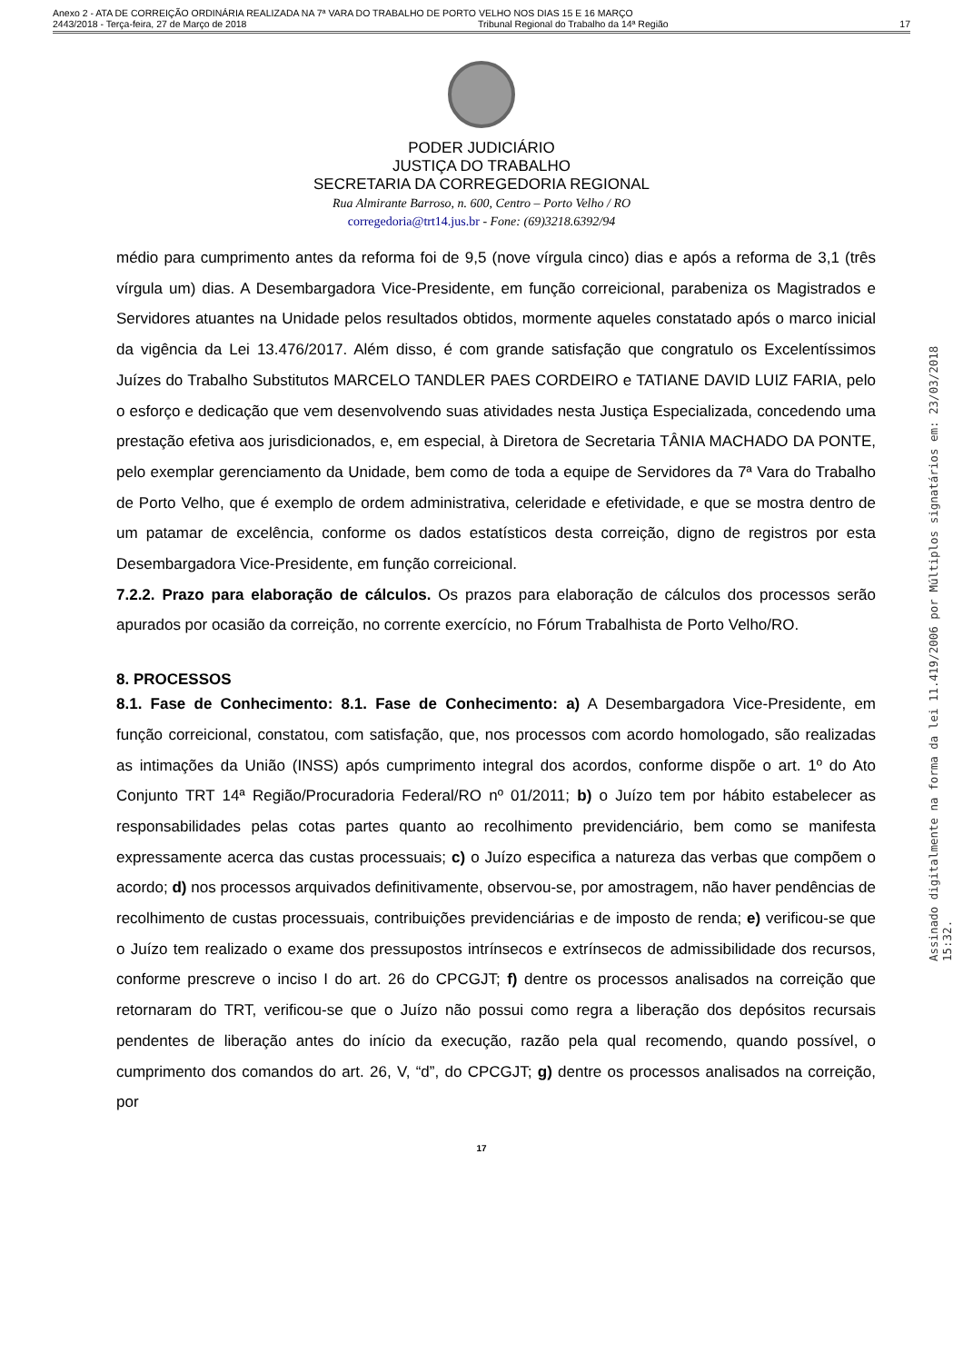Anexo 2 - ATA DE CORREIÇÃO ORDINÁRIA REALIZADA NA 7ª VARA DO TRABALHO DE PORTO VELHO NOS DIAS 15 E 16 MARÇO
2443/2018 - Terça-feira, 27 de Março de 2018 Tribunal Regional do Trabalho da 14ª Região 17
PODER JUDICIÁRIO
JUSTIÇA DO TRABALHO
SECRETARIA DA CORREGEDORIA REGIONAL
Rua Almirante Barroso, n. 600, Centro – Porto Velho / RO
corregedoria@trt14.jus.br - Fone: (69)3218.6392/94
médio para cumprimento antes da reforma foi de 9,5 (nove vírgula cinco) dias e após a reforma de 3,1 (três vírgula um) dias. A Desembargadora Vice-Presidente, em função correicional, parabeniza os Magistrados e Servidores atuantes na Unidade pelos resultados obtidos, mormente aqueles constatado após o marco inicial da vigência da Lei 13.476/2017. Além disso, é com grande satisfação que congratulo os Excelentíssimos Juízes do Trabalho Substitutos MARCELO TANDLER PAES CORDEIRO e TATIANE DAVID LUIZ FARIA, pelo o esforço e dedicação que vem desenvolvendo suas atividades nesta Justiça Especializada, concedendo uma prestação efetiva aos jurisdicionados, e, em especial, à Diretora de Secretaria TÂNIA MACHADO DA PONTE, pelo exemplar gerenciamento da Unidade, bem como de toda a equipe de Servidores da 7ª Vara do Trabalho de Porto Velho, que é exemplo de ordem administrativa, celeridade e efetividade, e que se mostra dentro de um patamar de excelência, conforme os dados estatísticos desta correição, digno de registros por esta Desembargadora Vice-Presidente, em função correicional.
7.2.2. Prazo para elaboração de cálculos. Os prazos para elaboração de cálculos dos processos serão apurados por ocasião da correição, no corrente exercício, no Fórum Trabalhista de Porto Velho/RO.
8. PROCESSOS
8.1. Fase de Conhecimento: 8.1. Fase de Conhecimento: a) A Desembargadora Vice-Presidente, em função correicional, constatou, com satisfação, que, nos processos com acordo homologado, são realizadas as intimações da União (INSS) após cumprimento integral dos acordos, conforme dispõe o art. 1º do Ato Conjunto TRT 14ª Região/Procuradoria Federal/RO nº 01/2011; b) o Juízo tem por hábito estabelecer as responsabilidades pelas cotas partes quanto ao recolhimento previdenciário, bem como se manifesta expressamente acerca das custas processuais; c) o Juízo especifica a natureza das verbas que compõem o acordo; d) nos processos arquivados definitivamente, observou-se, por amostragem, não haver pendências de recolhimento de custas processuais, contribuições previdenciárias e de imposto de renda; e) verificou-se que o Juízo tem realizado o exame dos pressupostos intrínsecos e extrínsecos de admissibilidade dos recursos, conforme prescreve o inciso I do art. 26 do CPCGJT; f) dentre os processos analisados na correição que retornaram do TRT, verificou-se que o Juízo não possui como regra a liberação dos depósitos recursais pendentes de liberação antes do início da execução, razão pela qual recomendo, quando possível, o cumprimento dos comandos do art. 26, V, “d”, do CPCGJT; g) dentre os processos analisados na correição, por
17
Assinado digitalmente na forma da lei 11.419/2006 por Múltiplos signatários em: 23/03/2018 15:32.